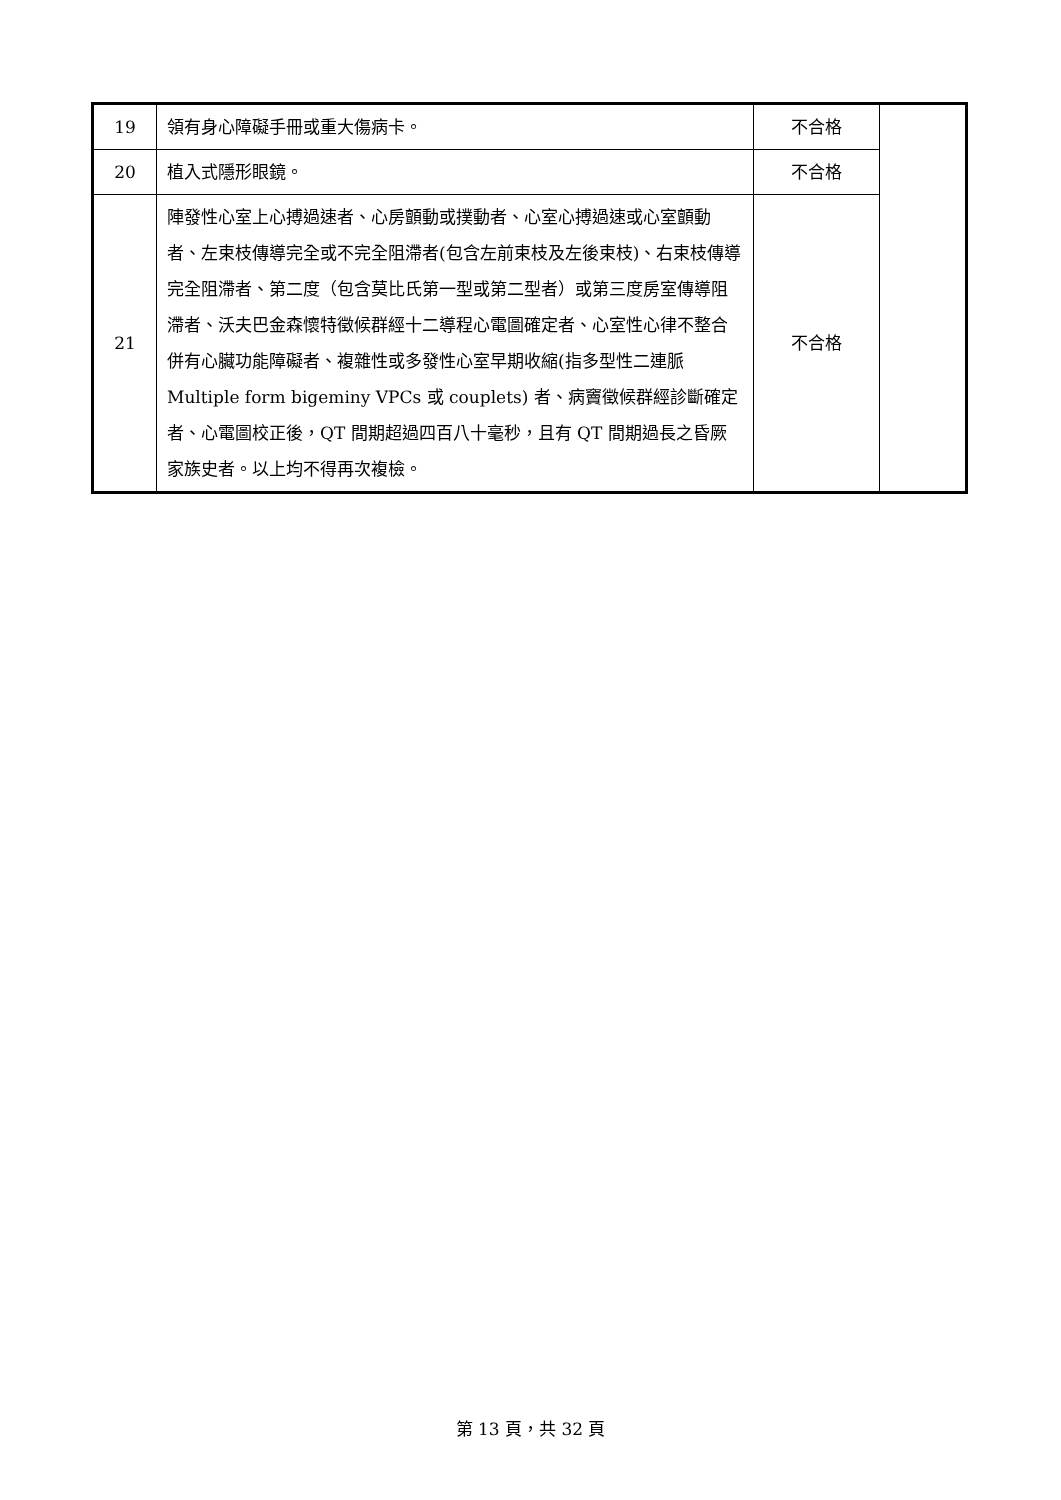| 19 | 領有身心障礙手冊或重大傷病卡。 | 不合格 | |
| 20 | 植入式隱形眼鏡。 | 不合格 | |
| 21 | 陣發性心室上心搏過速者、心房顫動或撲動者、心室心搏過速或心室顫動者、左束枝傳導完全或不完全阻滯者(包含左前束枝及左後束枝)、右束枝傳導完全阻滯者、第二度（包含莫比氏第一型或第二型者）或第三度房室傳導阻滯者、沃夫巴金森懷特徵候群經十二導程心電圖確定者、心室性心律不整合併有心臟功能障礙者、複雜性或多發性心室早期收縮(指多型性二連脈 Multiple form bigeminy VPCs 或 couplets) 者、病竇徵候群經診斷確定者、心電圖校正後，QT 間期超過四百八十毫秒，且有 QT 間期過長之昏厥家族史者。以上均不得再次複檢。 | 不合格 | |
第 13 頁，共 32 頁